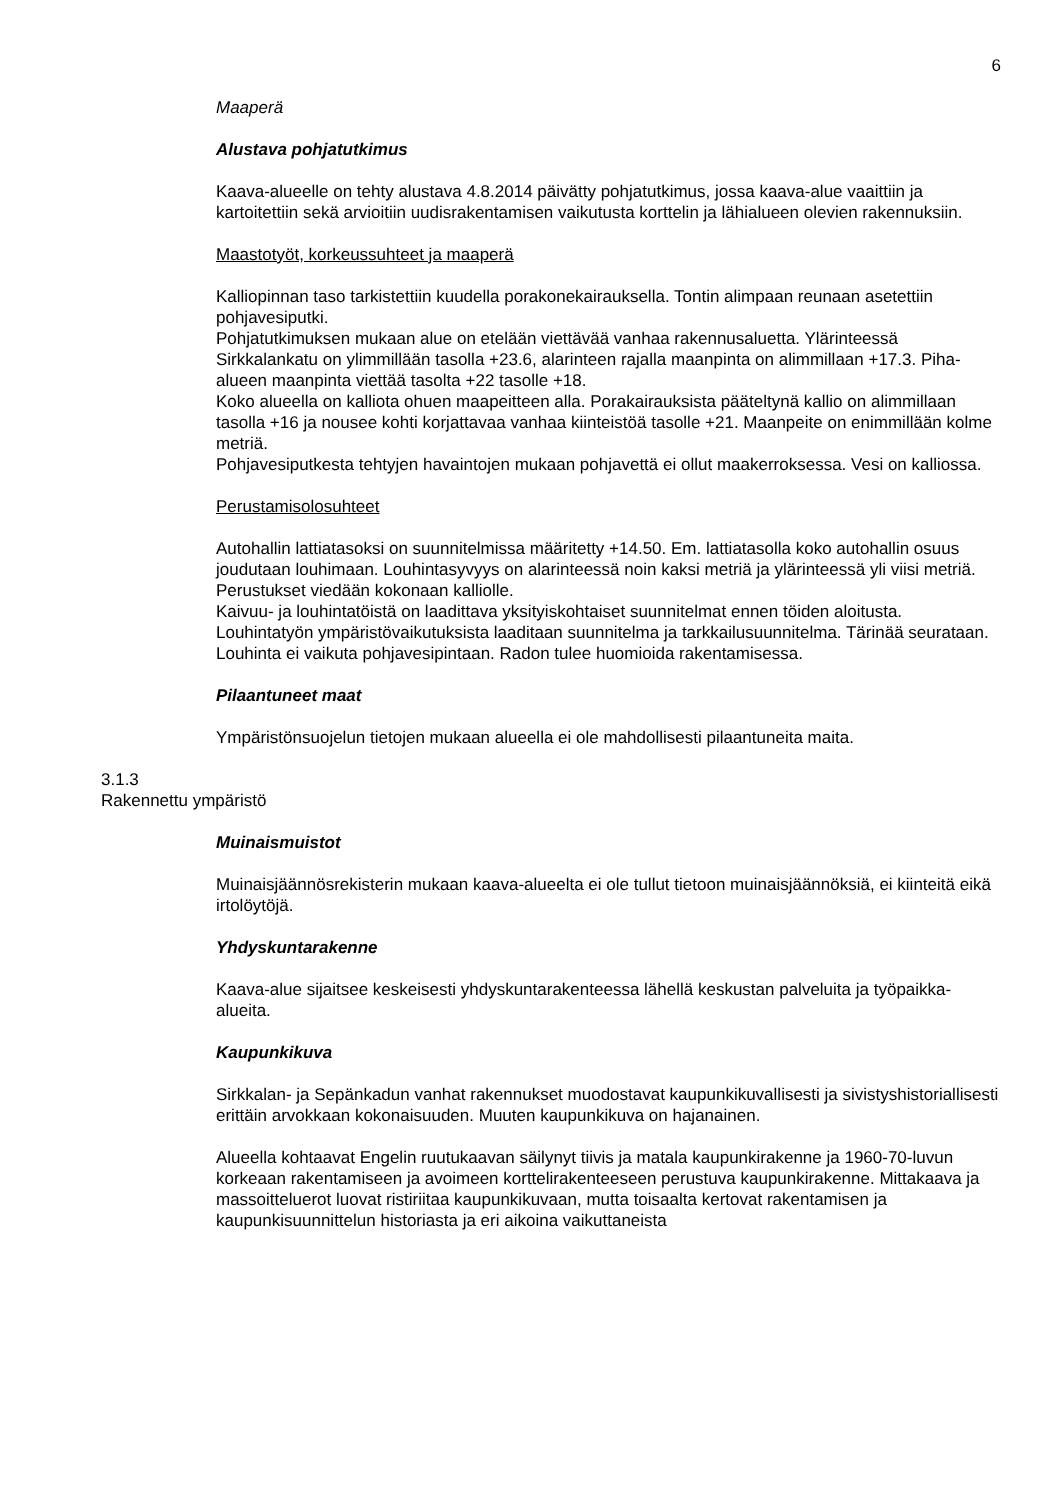6
Maaperä
Alustava pohjatutkimus
Kaava-alueelle on tehty alustava 4.8.2014 päivätty pohjatutkimus, jossa kaava-alue vaaittiin ja kartoitettiin sekä arvioitiin uudisrakentamisen vaikutusta korttelin ja lähialueen olevien rakennuksiin.
Maastotyöt, korkeussuhteet ja maaperä
Kalliopinnan taso tarkistettiin kuudella porakonekairauksella. Tontin alimpaan reunaan asetettiin pohjavesiputki.
Pohjatutkimuksen mukaan alue on etelään viettävää vanhaa rakennusaluetta. Ylärinteessä Sirkkalankatu on ylimmillään tasolla +23.6, alarinteen rajalla maanpinta on alimmillaan +17.3. Piha-alueen maanpinta viettää tasolta +22 tasolle +18.
Koko alueella on kalliota ohuen maapeitteen alla. Porakairauksista pääteltynä kallio on alimmillaan tasolla +16 ja nousee kohti korjattavaa vanhaa kiinteistöä tasolle +21. Maanpeite on enimmillään kolme metriä.
Pohjavesiputkesta tehtyjen havaintojen mukaan pohjavettä ei ollut maakerroksessa. Vesi on kalliossa.
Perustamisolosuhteet
Autohallin lattiatasoksi on suunnitelmissa määritetty +14.50. Em. lattiatasolla koko autohallin osuus joudutaan louhimaan. Louhintasyvyys on alarinteessä noin kaksi metriä ja ylärinteessä yli viisi metriä. Perustukset viedään kokonaan kalliolle.
Kaivuu- ja louhintatöistä on laadittava yksityiskohtaiset suunnitelmat ennen töiden aloitusta.
Louhintatyön ympäristövaikutuksista laaditaan suunnitelma ja tarkkailusuunnitelma. Tärinää seurataan.
Louhinta ei vaikuta pohjavesipintaan. Radon tulee huomioida rakentamisessa.
Pilaantuneet maat
Ympäristönsuojelun tietojen mukaan alueella ei ole mahdollisesti pilaantuneita maita.
3.1.3
Rakennettu ympäristö
Muinaismuistot
Muinaisjäännösrekisterin mukaan kaava-alueelta ei ole tullut tietoon muinaisjäännöksiä, ei kiinteitä eikä irtolöytöjä.
Yhdyskuntarakenne
Kaava-alue sijaitsee keskeisesti yhdyskuntarakenteessa lähellä keskustan palveluita ja työpaikka-alueita.
Kaupunkikuva
Sirkkalan- ja Sepänkadun vanhat rakennukset muodostavat kaupunkikuvallisesti ja sivistyshistoriallisesti erittäin arvokkaan kokonaisuuden. Muuten kaupunkikuva on hajanainen.
Alueella kohtaavat Engelin ruutukaavan säilynyt tiivis ja matala kaupunkirakenne ja 1960-70-luvun korkeaan rakentamiseen ja avoimeen korttelirakenteeseen perustuva kaupunkirakenne. Mittakaava ja massoitteluerot luovat ristiriitaa kaupunkikuvaan, mutta toisaalta kertovat rakentamisen ja kaupunkisuunnittelun historiasta ja eri aikoina vaikuttaneista